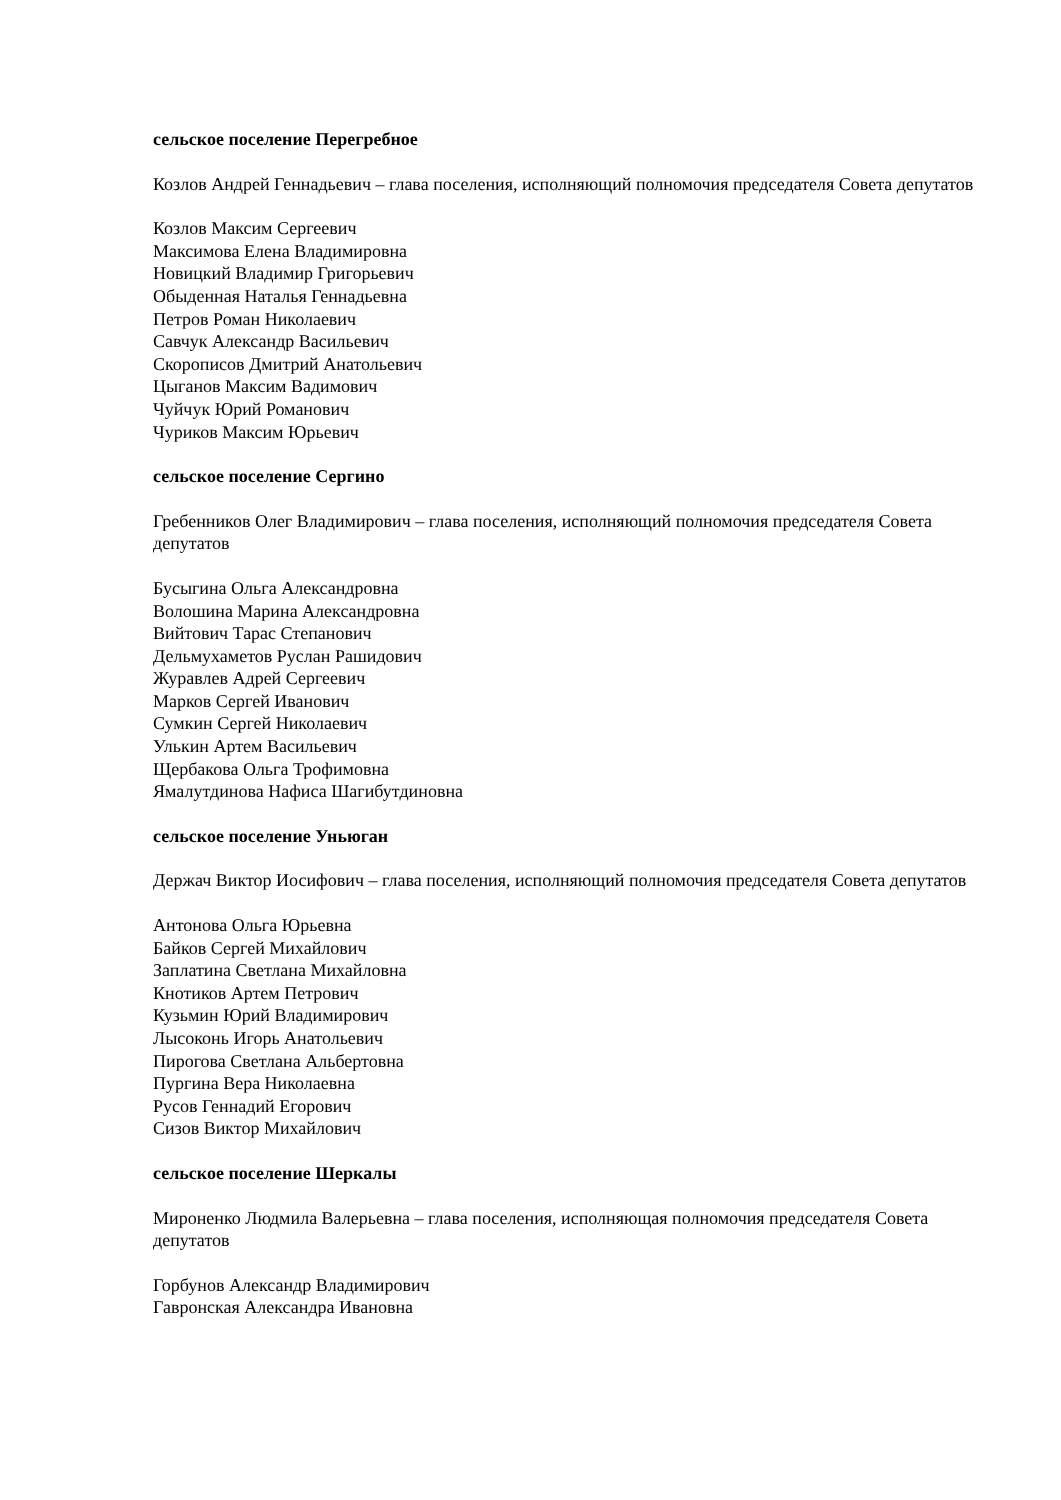сельское поселение Перегребное
Козлов Андрей Геннадьевич – глава поселения, исполняющий полномочия председателя Совета депутатов
Козлов Максим Сергеевич
Максимова Елена Владимировна
Новицкий Владимир Григорьевич
Обыденная Наталья Геннадьевна
Петров Роман Николаевич
Савчук Александр Васильевич
Скорописов Дмитрий Анатольевич
Цыганов Максим Вадимович
Чуйчук Юрий Романович
Чуриков Максим Юрьевич
сельское поселение Сергино
Гребенников Олег Владимирович – глава поселения, исполняющий полномочия председателя Совета депутатов
Бусыгина Ольга Александровна
Волошина Марина Александровна
Вийтович Тарас Степанович
Дельмухаметов Руслан Рашидович
Журавлев Адрей Сергеевич
Марков Сергей Иванович
Сумкин Сергей Николаевич
Улькин Артем Васильевич
Щербакова Ольга Трофимовна
Ямалутдинова Нафиса Шагибутдиновна
сельское поселение Уньюган
Держач Виктор Иосифович – глава поселения, исполняющий полномочия председателя Совета депутатов
Антонова Ольга Юрьевна
Байков Сергей Михайлович
Заплатина Светлана Михайловна
Кнотиков Артем Петрович
Кузьмин Юрий Владимирович
Лысоконь Игорь Анатольевич
Пирогова Светлана Альбертовна
Пургина Вера Николаевна
Русов Геннадий Егорович
Сизов Виктор Михайлович
сельское поселение Шеркалы
Мироненко Людмила Валерьевна – глава поселения, исполняющая полномочия председателя Совета депутатов
Горбунов Александр Владимирович
Гавронская Александра Ивановна